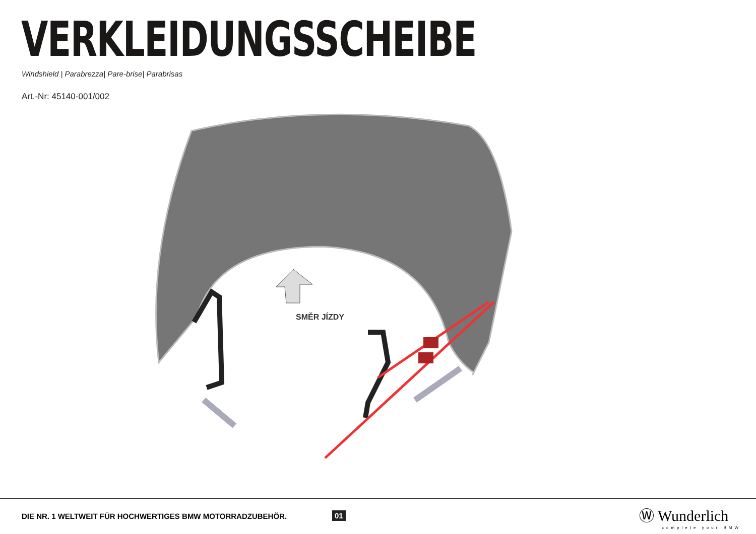VERKLEIDUNGSSCHEIBE
Windshield | Parabrezza| Pare-brise| Parabrisas
Art.-Nr: 45140-001/002
SMĚR JÍZDY
DIE NR. 1 WELTWEIT FÜR HOCHWERTIGES BMW MOTORRADZUBEHÖR.
01 Ⓦ Wunderlich
complete your BMW.